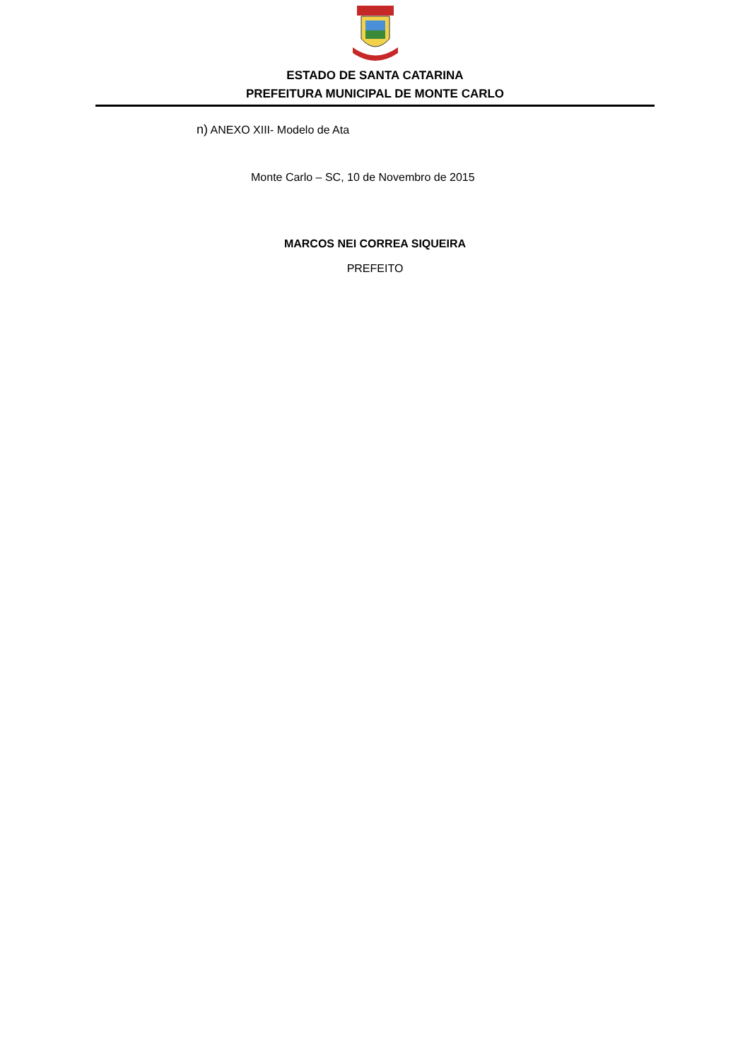ESTADO DE SANTA CATARINA
PREFEITURA MUNICIPAL DE MONTE CARLO
n) ANEXO XIII- Modelo de Ata
Monte Carlo – SC, 10 de Novembro de 2015
MARCOS NEI CORREA SIQUEIRA
PREFEITO